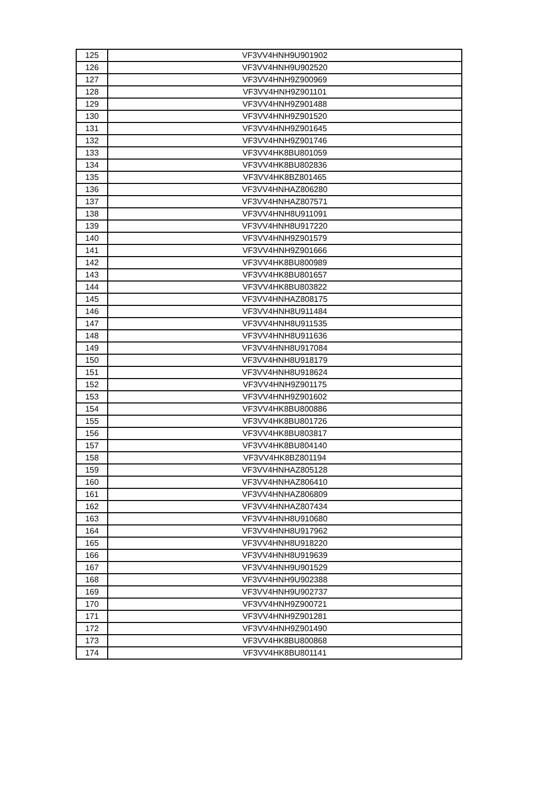| 125 | VF3VV4HNH9U901902 |
| 126 | VF3VV4HNH9U902520 |
| 127 | VF3VV4HNH9Z900969 |
| 128 | VF3VV4HNH9Z901101 |
| 129 | VF3VV4HNH9Z901488 |
| 130 | VF3VV4HNH9Z901520 |
| 131 | VF3VV4HNH9Z901645 |
| 132 | VF3VV4HNH9Z901746 |
| 133 | VF3VV4HK8BU801059 |
| 134 | VF3VV4HK8BU802836 |
| 135 | VF3VV4HK8BZ801465 |
| 136 | VF3VV4HNHAZ806280 |
| 137 | VF3VV4HNHAZ807571 |
| 138 | VF3VV4HNH8U911091 |
| 139 | VF3VV4HNH8U917220 |
| 140 | VF3VV4HNH9Z901579 |
| 141 | VF3VV4HNH9Z901666 |
| 142 | VF3VV4HK8BU800989 |
| 143 | VF3VV4HK8BU801657 |
| 144 | VF3VV4HK8BU803822 |
| 145 | VF3VV4HNHAZ808175 |
| 146 | VF3VV4HNH8U911484 |
| 147 | VF3VV4HNH8U911535 |
| 148 | VF3VV4HNH8U911636 |
| 149 | VF3VV4HNH8U917084 |
| 150 | VF3VV4HNH8U918179 |
| 151 | VF3VV4HNH8U918624 |
| 152 | VF3VV4HNH9Z901175 |
| 153 | VF3VV4HNH9Z901602 |
| 154 | VF3VV4HK8BU800886 |
| 155 | VF3VV4HK8BU801726 |
| 156 | VF3VV4HK8BU803817 |
| 157 | VF3VV4HK8BU804140 |
| 158 | VF3VV4HK8BZ801194 |
| 159 | VF3VV4HNHAZ805128 |
| 160 | VF3VV4HNHAZ806410 |
| 161 | VF3VV4HNHAZ806809 |
| 162 | VF3VV4HNHAZ807434 |
| 163 | VF3VV4HNH8U910680 |
| 164 | VF3VV4HNH8U917962 |
| 165 | VF3VV4HNH8U918220 |
| 166 | VF3VV4HNH8U919639 |
| 167 | VF3VV4HNH9U901529 |
| 168 | VF3VV4HNH9U902388 |
| 169 | VF3VV4HNH9U902737 |
| 170 | VF3VV4HNH9Z900721 |
| 171 | VF3VV4HNH9Z901281 |
| 172 | VF3VV4HNH9Z901490 |
| 173 | VF3VV4HK8BU800868 |
| 174 | VF3VV4HK8BU801141 |